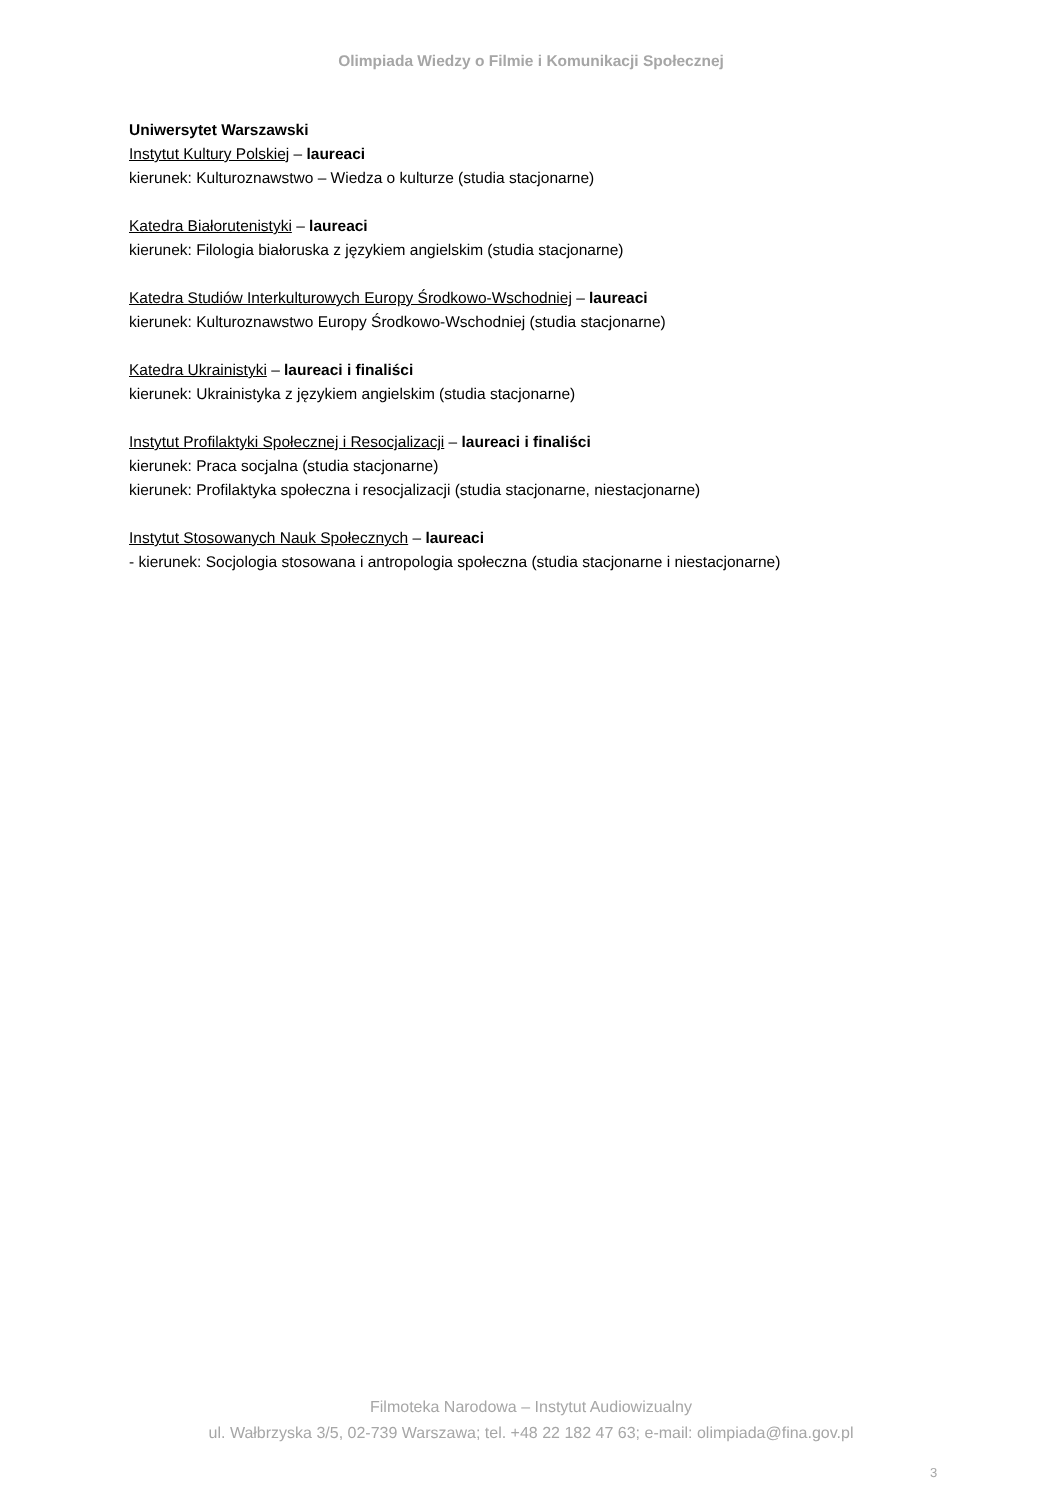Olimpiada Wiedzy o Filmie i Komunikacji Społecznej
Uniwersytet Warszawski
Instytut Kultury Polskiej – laureaci
kierunek: Kulturoznawstwo – Wiedza o kulturze (studia stacjonarne)
Katedra Białorutenistyki – laureaci
kierunek: Filologia białoruska z językiem angielskim (studia stacjonarne)
Katedra Studiów Interkulturowych Europy Środkowo-Wschodniej – laureaci
kierunek: Kulturoznawstwo Europy Środkowo-Wschodniej (studia stacjonarne)
Katedra Ukrainistyki – laureaci i finaliści
kierunek: Ukrainistyka z językiem angielskim (studia stacjonarne)
Instytut Profilaktyki Społecznej i Resocjalizacji – laureaci i finaliści
kierunek: Praca socjalna (studia stacjonarne)
kierunek: Profilaktyka społeczna i resocjalizacji (studia stacjonarne, niestacjonarne)
Instytut Stosowanych Nauk Społecznych – laureaci
- kierunek: Socjologia stosowana i antropologia społeczna (studia stacjonarne i niestacjonarne)
Filmoteka Narodowa – Instytut Audiowizualny
ul. Wałbrzyska 3/5, 02-739 Warszawa; tel. +48 22 182 47 63; e-mail: olimpiada@fina.gov.pl
3